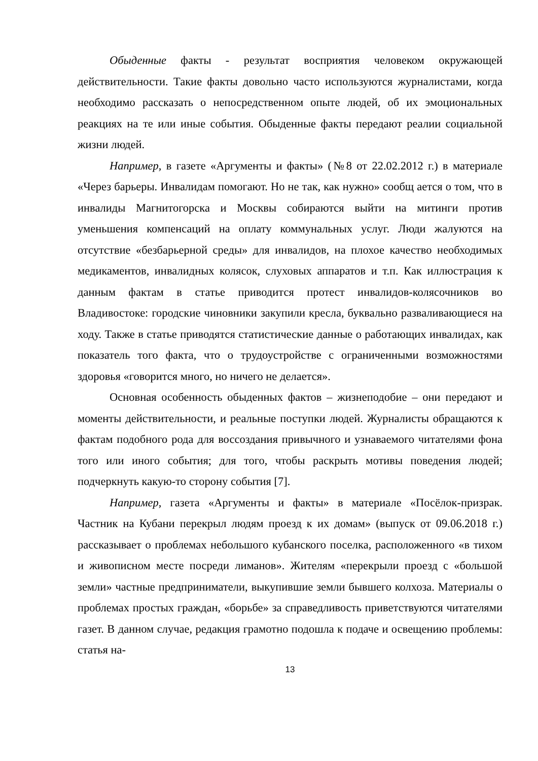Обыденные факты - результат восприятия человеком окружающей действительности. Такие факты довольно часто используются журналистами, когда необходимо рассказать о непосредственном опыте людей, об их эмоциональных реакциях на те или иные события. Обыденные факты передают реалии социальной жизни людей.
Например, в газете «Аргументы и факты» (№8 от 22.02.2012 г.) в материале «Через барьеры. Инвалидам помогают. Но не так, как нужно» сообщ ается о том, что в инвалиды Магнитогорска и Москвы собираются выйти на митинги против уменьшения компенсаций на оплату коммунальных услуг. Люди жалуются на отсутствие «безбарьерной среды» для инвалидов, на плохое качество необходимых медикаментов, инвалидных колясок, слуховых аппаратов и т.п. Как иллюстрация к данным фактам в статье приводится протест инвалидов-колясочников во Владивостоке: городские чиновники закупили кресла, буквально разваливающиеся на ходу. Также в статье приводятся статистические данные о работающих инвалидах, как показатель того факта, что о трудоустройстве с ограниченными возможностями здоровья «говорится много, но ничего не делается».
Основная особенность обыденных фактов – жизнеподобие – они передают и моменты действительности, и реальные поступки людей. Журналисты обращаются к фактам подобного рода для воссоздания привычного и узнаваемого читателями фона того или иного события; для того, чтобы раскрыть мотивы поведения людей; подчеркнуть какую-то сторону события [7].
Например, газета «Аргументы и факты» в материале «Посёлок-призрак. Частник на Кубани перекрыл людям проезд к их домам» (выпуск от 09.06.2018 г.) рассказывает о проблемах небольшого кубанского поселка, расположенного «в тихом и живописном месте посреди лиманов». Жителям «перекрыли проезд с «большой земли» частные предприниматели, выкупившие земли бывшего колхоза. Материалы о проблемах простых граждан, «борьбе» за справедливость приветствуются читателями газет. В данном случае, редакция грамотно подошла к подаче и освещению проблемы: статья на-
13